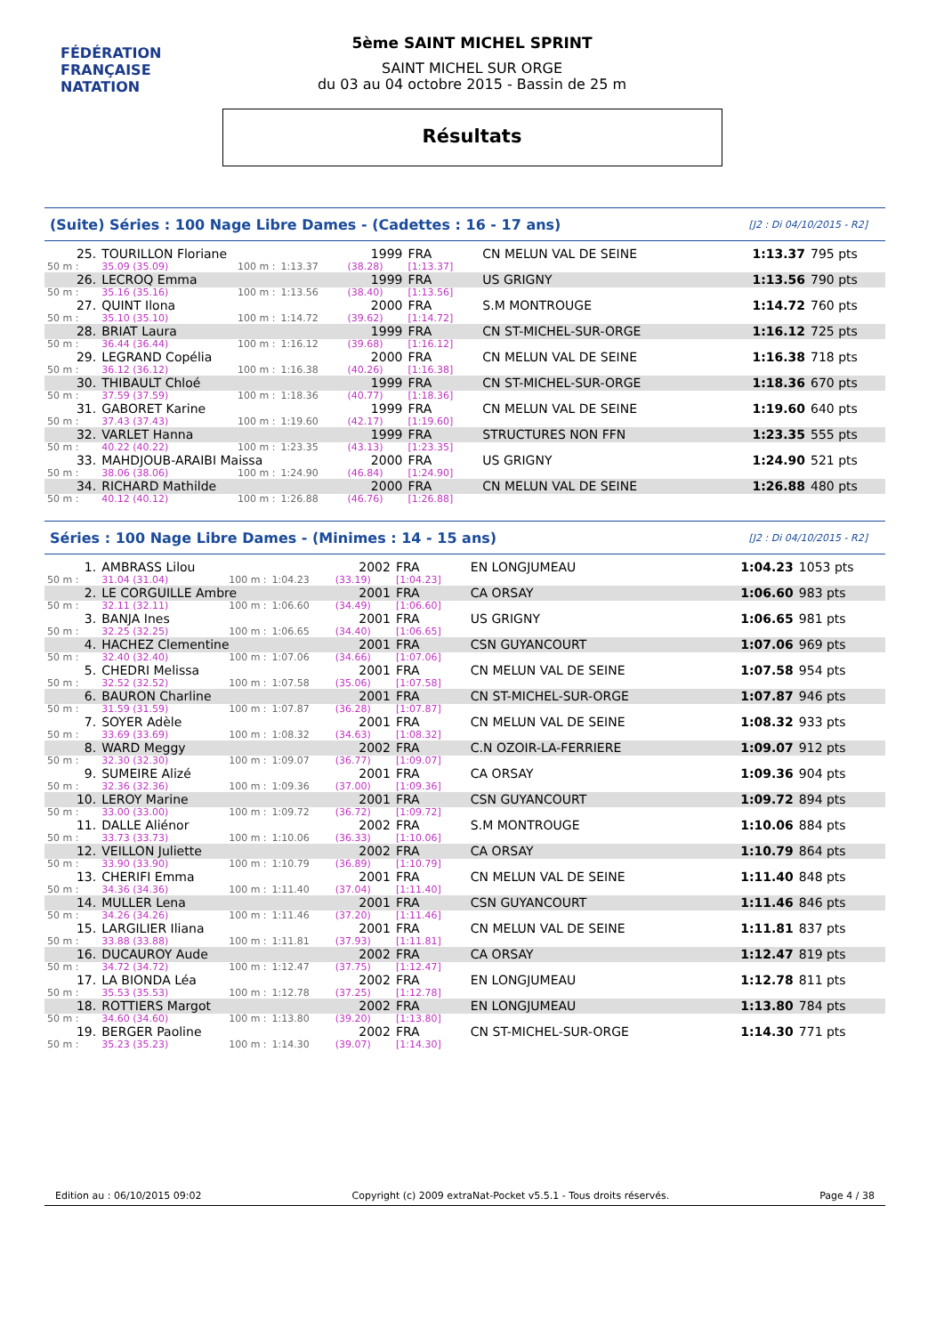FÉDÉRATION FRANÇAISE
NATATION
5ème SAINT MICHEL SPRINT
SAINT MICHEL SUR ORGE
du 03 au 04 octobre 2015 - Bassin de 25 m
Résultats
(Suite) Séries : 100 Nage Libre Dames - (Cadettes : 16 - 17 ans) [J2 : Di 04/10/2015 - R2]
| 25. | TOURILLON Floriane | | | 1999 | FRA | CN MELUN VAL DE SEINE | 1:13.37 | 795 pts |
| 50 m : | 35.09 (35.09) | 100 m : | 1:13.37 | (38.28) | [1:13.37] | | | |
| 26. | LECROQ Emma | | | 1999 | FRA | US GRIGNY | 1:13.56 | 790 pts |
| 50 m : | 35.16 (35.16) | 100 m : | 1:13.56 | (38.40) | [1:13.56] | | | |
| 27. | QUINT Ilona | | | 2000 | FRA | S.M MONTROUGE | 1:14.72 | 760 pts |
| 50 m : | 35.10 (35.10) | 100 m : | 1:14.72 | (39.62) | [1:14.72] | | | |
| 28. | BRIAT Laura | | | 1999 | FRA | CN ST-MICHEL-SUR-ORGE | 1:16.12 | 725 pts |
| 50 m : | 36.44 (36.44) | 100 m : | 1:16.12 | (39.68) | [1:16.12] | | | |
| 29. | LEGRAND Copélia | | | 2000 | FRA | CN MELUN VAL DE SEINE | 1:16.38 | 718 pts |
| 50 m : | 36.12 (36.12) | 100 m : | 1:16.38 | (40.26) | [1:16.38] | | | |
| 30. | THIBAULT Chloé | | | 1999 | FRA | CN ST-MICHEL-SUR-ORGE | 1:18.36 | 670 pts |
| 50 m : | 37.59 (37.59) | 100 m : | 1:18.36 | (40.77) | [1:18.36] | | | |
| 31. | GABORET Karine | | | 1999 | FRA | CN MELUN VAL DE SEINE | 1:19.60 | 640 pts |
| 50 m : | 37.43 (37.43) | 100 m : | 1:19.60 | (42.17) | [1:19.60] | | | |
| 32. | VARLET Hanna | | | 1999 | FRA | STRUCTURES NON FFN | 1:23.35 | 555 pts |
| 50 m : | 40.22 (40.22) | 100 m : | 1:23.35 | (43.13) | [1:23.35] | | | |
| 33. | MAHDJOUB-ARAIBI Maissa | | | 2000 | FRA | US GRIGNY | 1:24.90 | 521 pts |
| 50 m : | 38.06 (38.06) | 100 m : | 1:24.90 | (46.84) | [1:24.90] | | | |
| 34. | RICHARD Mathilde | | | 2000 | FRA | CN MELUN VAL DE SEINE | 1:26.88 | 480 pts |
| 50 m : | 40.12 (40.12) | 100 m : | 1:26.88 | (46.76) | [1:26.88] | | | |
Séries : 100 Nage Libre Dames - (Minimes : 14 - 15 ans) [J2 : Di 04/10/2015 - R2]
| 1. | AMBRASS Lilou | | | 2002 | FRA | EN LONGJUMEAU | 1:04.23 | 1053 pts |
| 50 m : | 31.04 (31.04) | 100 m : | 1:04.23 | (33.19) | [1:04.23] | | | |
| 2. | LE CORGUILLE Ambre | | | 2001 | FRA | CA ORSAY | 1:06.60 | 983 pts |
| 50 m : | 32.11 (32.11) | 100 m : | 1:06.60 | (34.49) | [1:06.60] | | | |
| 3. | BANJA Ines | | | 2001 | FRA | US GRIGNY | 1:06.65 | 981 pts |
| 50 m : | 32.25 (32.25) | 100 m : | 1:06.65 | (34.40) | [1:06.65] | | | |
| 4. | HACHEZ Clementine | | | 2001 | FRA | CSN GUYANCOURT | 1:07.06 | 969 pts |
| 50 m : | 32.40 (32.40) | 100 m : | 1:07.06 | (34.66) | [1:07.06] | | | |
| 5. | CHEDRI Melissa | | | 2001 | FRA | CN MELUN VAL DE SEINE | 1:07.58 | 954 pts |
| 50 m : | 32.52 (32.52) | 100 m : | 1:07.58 | (35.06) | [1:07.58] | | | |
| 6. | BAURON Charline | | | 2001 | FRA | CN ST-MICHEL-SUR-ORGE | 1:07.87 | 946 pts |
| 50 m : | 31.59 (31.59) | 100 m : | 1:07.87 | (36.28) | [1:07.87] | | | |
| 7. | SOYER Adèle | | | 2001 | FRA | CN MELUN VAL DE SEINE | 1:08.32 | 933 pts |
| 50 m : | 33.69 (33.69) | 100 m : | 1:08.32 | (34.63) | [1:08.32] | | | |
| 8. | WARD Meggy | | | 2002 | FRA | C.N OZOIR-LA-FERRIERE | 1:09.07 | 912 pts |
| 50 m : | 32.30 (32.30) | 100 m : | 1:09.07 | (36.77) | [1:09.07] | | | |
| 9. | SUMEIRE Alizé | | | 2001 | FRA | CA ORSAY | 1:09.36 | 904 pts |
| 50 m : | 32.36 (32.36) | 100 m : | 1:09.36 | (37.00) | [1:09.36] | | | |
| 10. | LEROY Marine | | | 2001 | FRA | CSN GUYANCOURT | 1:09.72 | 894 pts |
| 50 m : | 33.00 (33.00) | 100 m : | 1:09.72 | (36.72) | [1:09.72] | | | |
| 11. | DALLE Aliénor | | | 2002 | FRA | S.M MONTROUGE | 1:10.06 | 884 pts |
| 50 m : | 33.73 (33.73) | 100 m : | 1:10.06 | (36.33) | [1:10.06] | | | |
| 12. | VEILLON Juliette | | | 2002 | FRA | CA ORSAY | 1:10.79 | 864 pts |
| 50 m : | 33.90 (33.90) | 100 m : | 1:10.79 | (36.89) | [1:10.79] | | | |
| 13. | CHERIFI Emma | | | 2001 | FRA | CN MELUN VAL DE SEINE | 1:11.40 | 848 pts |
| 50 m : | 34.36 (34.36) | 100 m : | 1:11.40 | (37.04) | [1:11.40] | | | |
| 14. | MULLER Lena | | | 2001 | FRA | CSN GUYANCOURT | 1:11.46 | 846 pts |
| 50 m : | 34.26 (34.26) | 100 m : | 1:11.46 | (37.20) | [1:11.46] | | | |
| 15. | LARGILIER Iliana | | | 2001 | FRA | CN MELUN VAL DE SEINE | 1:11.81 | 837 pts |
| 50 m : | 33.88 (33.88) | 100 m : | 1:11.81 | (37.93) | [1:11.81] | | | |
| 16. | DUCAUROY Aude | | | 2002 | FRA | CA ORSAY | 1:12.47 | 819 pts |
| 50 m : | 34.72 (34.72) | 100 m : | 1:12.47 | (37.75) | [1:12.47] | | | |
| 17. | LA BIONDA Léa | | | 2002 | FRA | EN LONGJUMEAU | 1:12.78 | 811 pts |
| 50 m : | 35.53 (35.53) | 100 m : | 1:12.78 | (37.25) | [1:12.78] | | | |
| 18. | ROTTIERS Margot | | | 2002 | FRA | EN LONGJUMEAU | 1:13.80 | 784 pts |
| 50 m : | 34.60 (34.60) | 100 m : | 1:13.80 | (39.20) | [1:13.80] | | | |
| 19. | BERGER Paoline | | | 2002 | FRA | CN ST-MICHEL-SUR-ORGE | 1:14.30 | 771 pts |
| 50 m : | 35.23 (35.23) | 100 m : | 1:14.30 | (39.07) | [1:14.30] | | | |
Edition au : 06/10/2015 09:02 Copyright (c) 2009 extraNat-Pocket v5.5.1 - Tous droits réservés. Page 4 / 38